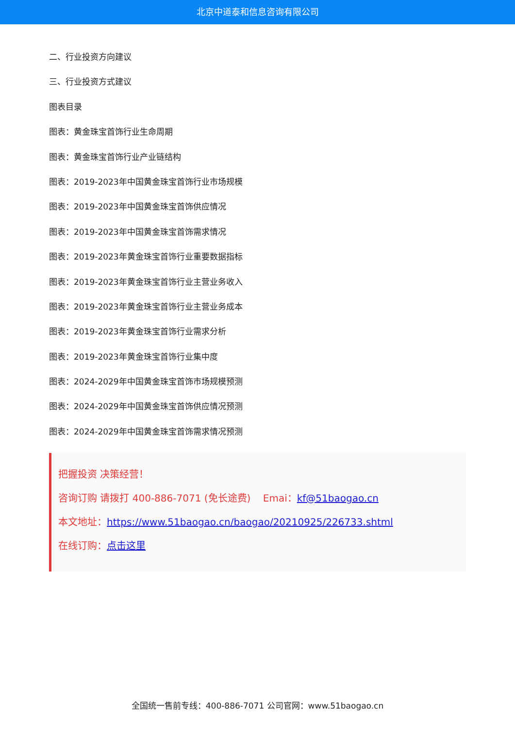北京中道泰和信息咨询有限公司
二、行业投资方向建议
三、行业投资方式建议
图表目录
图表：黄金珠宝首饰行业生命周期
图表：黄金珠宝首饰行业产业链结构
图表：2019-2023年中国黄金珠宝首饰行业市场规模
图表：2019-2023年中国黄金珠宝首饰供应情况
图表：2019-2023年中国黄金珠宝首饰需求情况
图表：2019-2023年黄金珠宝首饰行业重要数据指标
图表：2019-2023年黄金珠宝首饰行业主营业务收入
图表：2019-2023年黄金珠宝首饰行业主营业务成本
图表：2019-2023年黄金珠宝首饰行业需求分析
图表：2019-2023年黄金珠宝首饰行业集中度
图表：2024-2029年中国黄金珠宝首饰市场规模预测
图表：2024-2029年中国黄金珠宝首饰供应情况预测
图表：2024-2029年中国黄金珠宝首饰需求情况预测
把握投资 决策经营！
咨询订购 请拨打 400-886-7071 (免长途费) Emai：kf@51baogao.cn
本文地址：https://www.51baogao.cn/baogao/20210925/226733.shtml
在线订购：点击这里
全国统一售前专线：400-886-7071 公司官网：www.51baogao.cn